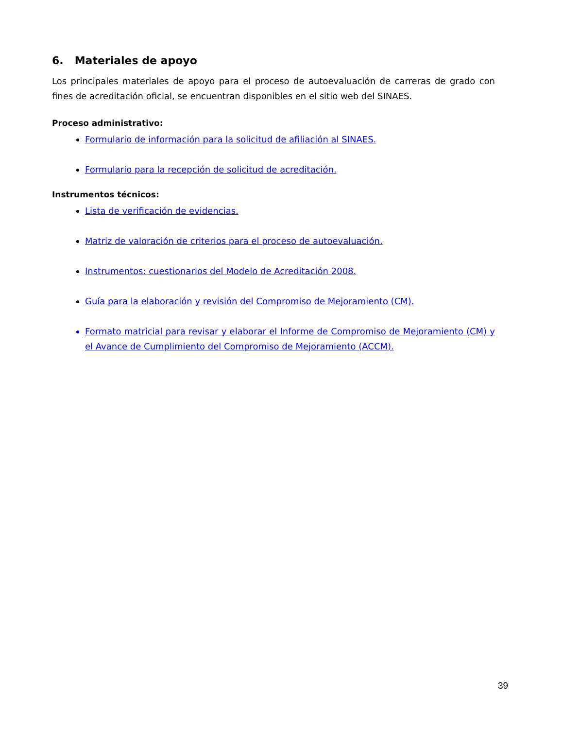6. Materiales de apoyo
Los principales materiales de apoyo para el proceso de autoevaluación de carreras de grado con fines de acreditación oficial, se encuentran disponibles en el sitio web del SINAES.
Proceso administrativo:
Formulario de información para la solicitud de afiliación al SINAES.
Formulario para la recepción de solicitud de acreditación.
Instrumentos técnicos:
Lista de verificación de evidencias.
Matriz de valoración de criterios para el proceso de autoevaluación.
Instrumentos: cuestionarios del Modelo de Acreditación 2008.
Guía para la elaboración y revisión del Compromiso de Mejoramiento (CM).
Formato matricial para revisar y elaborar el Informe de Compromiso de Mejoramiento (CM) y el Avance de Cumplimiento del Compromiso de Mejoramiento (ACCM).
39